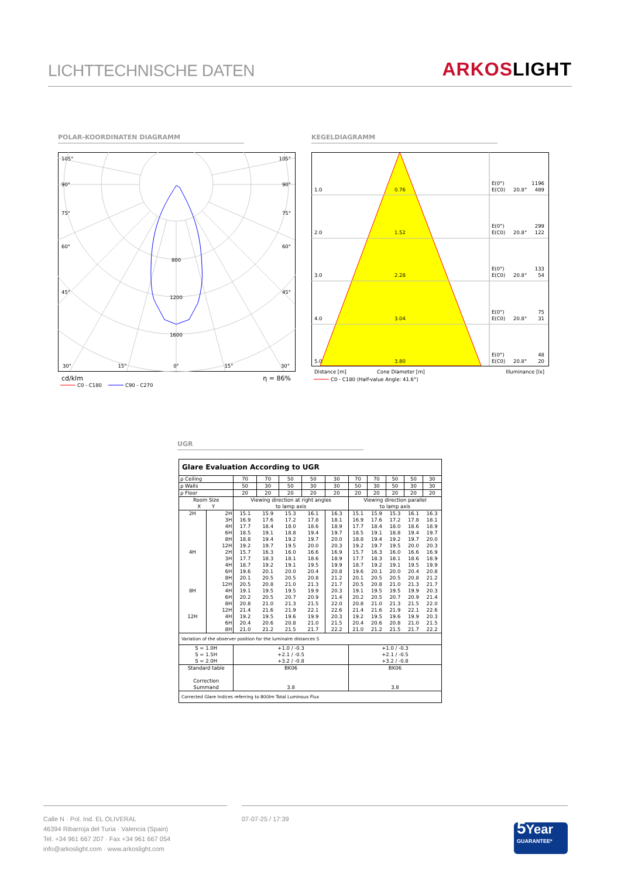LICHTTECHNISCHE DATEN
ARKOSLIGHT
POLAR-KOORDINATEN DIAGRAMM
800
1200
1600
0°
15°
15°
105°
90°
75°
60°
45°
30°
105°
90°
75°
60°
45°
30°
cd/klm
η = 86%
C0 - C180
C90 - C270
KEGELDIAGRAMM
1.0
0.76
E(0°)
1196
E(C0)
20.8°
489
2.0
1.52
E(0°)
299
E(C0)
20.8°
122
3.0
2.28
E(0°)
133
E(C0)
20.8°
54
4.0
3.04
E(0°)
75
E(C0)
20.8°
31
5.0
3.80
E(0°)
48
E(C0)
20.8°
20
Distance [m]
Cone Diameter [m]
Illuminance [lx]
C0 - C180 (Half-value Angle: 41.6°)
UGR
| Glare Evaluation According to UGR | | | | | | | | | | | |
| --- | --- | --- | --- | --- | --- | --- | --- | --- | --- | --- | --- |
| ρ Ceiling | | 70 | 70 | 50 | 50 | 30 | 70 | 70 | 50 | 50 | 30 |
| ρ Walls | | 50 | 30 | 50 | 30 | 30 | 50 | 30 | 50 | 30 | 30 |
| ρ Floor | | 20 | 20 | 20 | 20 | 20 | 20 | 20 | 20 | 20 | 20 |
| Room Size X Y | | Viewing direction at right angles to lamp axis | | | | | Viewing direction parallel to lamp axis | | | | |
| 2H | 2H | 15.1 | 15.9 | 15.3 | 16.1 | 16.3 | 15.1 | 15.9 | 15.3 | 16.1 | 16.3 |
| | 3H | 16.9 | 17.6 | 17.2 | 17.8 | 18.1 | 16.9 | 17.6 | 17.2 | 17.8 | 18.1 |
| | 4H | 17.7 | 18.4 | 18.0 | 18.6 | 18.9 | 17.7 | 18.4 | 18.0 | 18.6 | 18.9 |
| | 6H | 18.5 | 19.1 | 18.8 | 19.4 | 19.7 | 18.5 | 19.1 | 18.8 | 19.4 | 19.7 |
| | 8H | 18.8 | 19.4 | 19.2 | 19.7 | 20.0 | 18.8 | 19.4 | 19.2 | 19.7 | 20.0 |
| | 12H | 19.2 | 19.7 | 19.5 | 20.0 | 20.3 | 19.2 | 19.7 | 19.5 | 20.0 | 20.3 |
| 4H | 2H | 15.7 | 16.3 | 16.0 | 16.6 | 16.9 | 15.7 | 16.3 | 16.0 | 16.6 | 16.9 |
| | 3H | 17.7 | 18.3 | 18.1 | 18.6 | 18.9 | 17.7 | 18.3 | 18.1 | 18.6 | 18.9 |
| | 4H | 18.7 | 19.2 | 19.1 | 19.5 | 19.9 | 18.7 | 19.2 | 19.1 | 19.5 | 19.9 |
| | 6H | 19.6 | 20.1 | 20.0 | 20.4 | 20.8 | 19.6 | 20.1 | 20.0 | 20.4 | 20.8 |
| | 8H | 20.1 | 20.5 | 20.5 | 20.8 | 21.2 | 20.1 | 20.5 | 20.5 | 20.8 | 21.2 |
| | 12H | 20.5 | 20.8 | 21.0 | 21.3 | 21.7 | 20.5 | 20.8 | 21.0 | 21.3 | 21.7 |
| 8H | 4H | 19.1 | 19.5 | 19.5 | 19.9 | 20.3 | 19.1 | 19.5 | 19.5 | 19.9 | 20.3 |
| | 6H | 20.2 | 20.5 | 20.7 | 20.9 | 21.4 | 20.2 | 20.5 | 20.7 | 20.9 | 21.4 |
| | 8H | 20.8 | 21.0 | 21.3 | 21.5 | 22.0 | 20.8 | 21.0 | 21.3 | 21.5 | 22.0 |
| | 12H | 21.4 | 21.6 | 21.9 | 22.1 | 22.6 | 21.4 | 21.6 | 21.9 | 22.1 | 22.6 |
| 12H | 4H | 19.2 | 19.5 | 19.6 | 19.9 | 20.3 | 19.2 | 19.5 | 19.6 | 19.9 | 20.3 |
| | 6H | 20.4 | 20.6 | 20.8 | 21.0 | 21.5 | 20.4 | 20.6 | 20.8 | 21.0 | 21.5 |
| | 8H | 21.0 | 21.2 | 21.5 | 21.7 | 22.2 | 21.0 | 21.2 | 21.5 | 21.7 | 22.2 |
| Variation of the observer position for the luminaire distances S | | | | | | | | | | | |
| S = 1.0H S = 1.5H S = 2.0H | | +1.0 / -0.3 +2.1 / -0.5 +3.2 / -0.8 | | | | | +1.0 / -0.3 +2.1 / -0.5 +3.2 / -0.8 | | | | |
| Standard table Correction Summand | | BK06 3.8 | | | | | BK06 3.8 | | | | |
| Corrected Glare Indices referring to 800lm Total Luminous Flux | | | | | | | | | | | |
Calle N · Pol. Ind. EL OLIVERAL
46394 Ribarroja del Turia · Valencia (Spain)
Tel. +34 961 667 207 · Fax +34 961 667 054
info@arkoslight.com · www.arkoslight.com
07-07-25 / 17:39
5 Year
GUARANTEE*